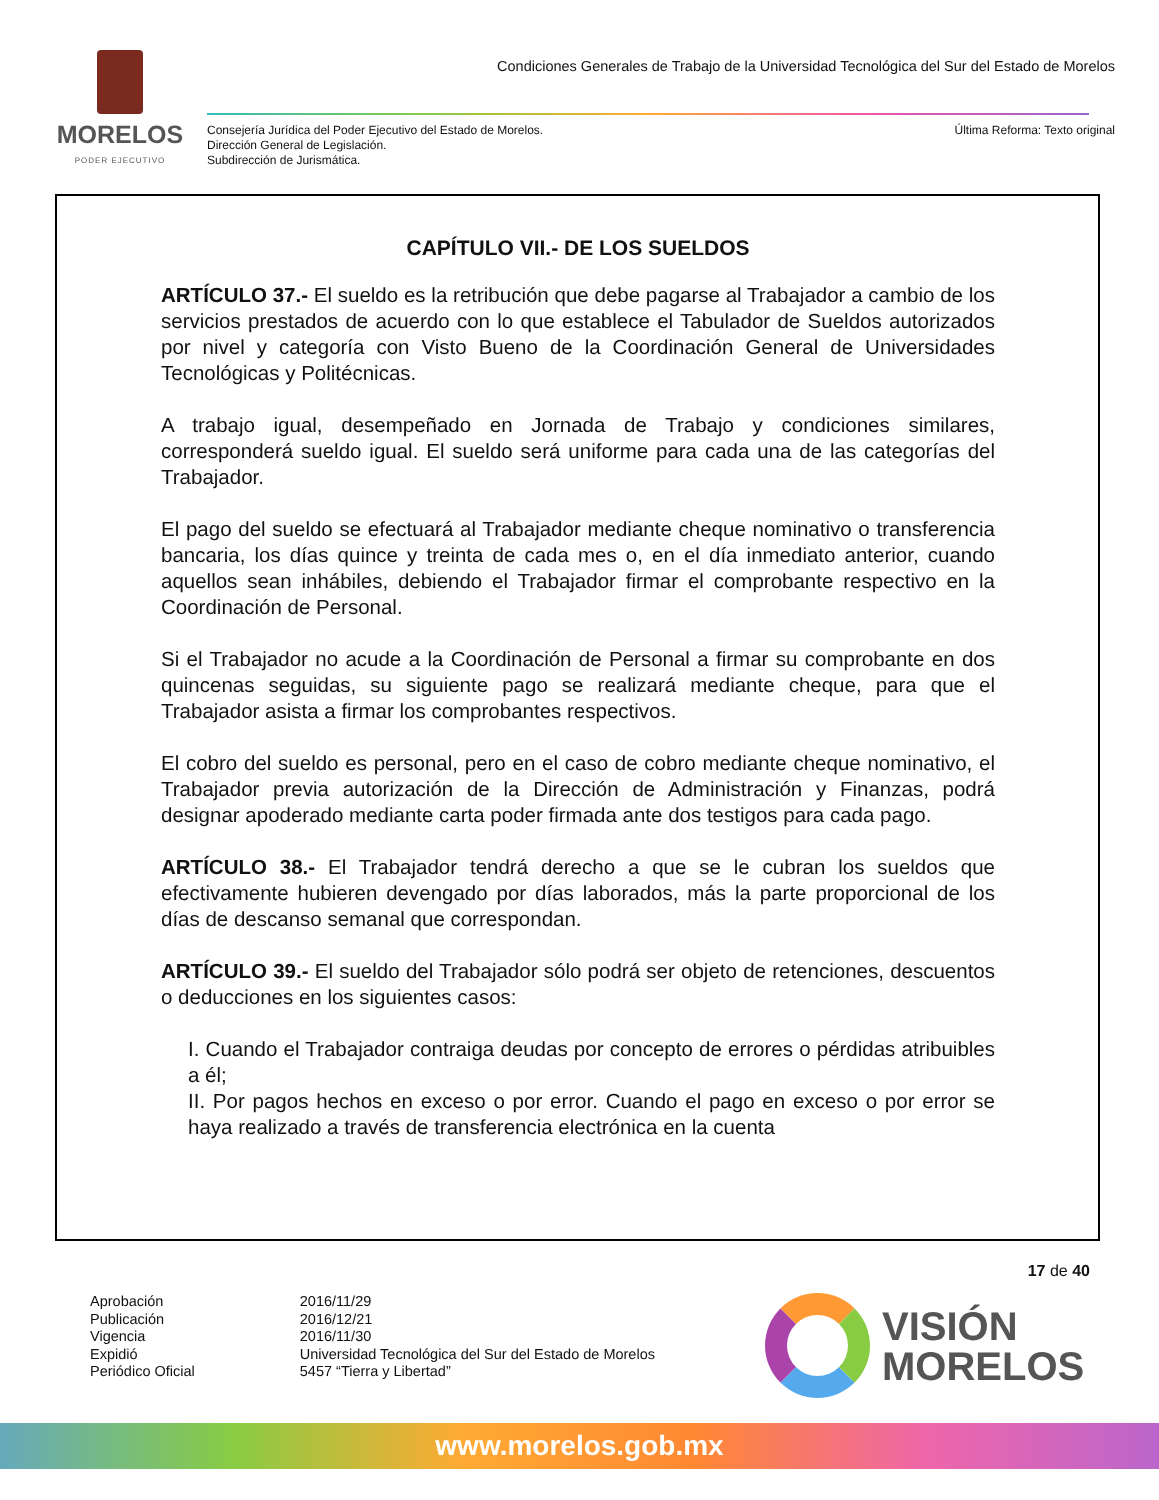MORELOS
PODER EJECUTIVO
Condiciones Generales de Trabajo de la Universidad Tecnológica del Sur del Estado de Morelos
Consejería Jurídica del Poder Ejecutivo del Estado de Morelos.
Dirección General de Legislación.
Subdirección de Jurismática.
Última Reforma: Texto original
CAPÍTULO VII.- DE LOS SUELDOS
ARTÍCULO 37.- El sueldo es la retribución que debe pagarse al Trabajador a cambio de los servicios prestados de acuerdo con lo que establece el Tabulador de Sueldos autorizados por nivel y categoría con Visto Bueno de la Coordinación General de Universidades Tecnológicas y Politécnicas.
A trabajo igual, desempeñado en Jornada de Trabajo y condiciones similares, corresponderá sueldo igual. El sueldo será uniforme para cada una de las categorías del Trabajador.
El pago del sueldo se efectuará al Trabajador mediante cheque nominativo o transferencia bancaria, los días quince y treinta de cada mes o, en el día inmediato anterior, cuando aquellos sean inhábiles, debiendo el Trabajador firmar el comprobante respectivo en la Coordinación de Personal.
Si el Trabajador no acude a la Coordinación de Personal a firmar su comprobante en dos quincenas seguidas, su siguiente pago se realizará mediante cheque, para que el Trabajador asista a firmar los comprobantes respectivos.
El cobro del sueldo es personal, pero en el caso de cobro mediante cheque nominativo, el Trabajador previa autorización de la Dirección de Administración y Finanzas, podrá designar apoderado mediante carta poder firmada ante dos testigos para cada pago.
ARTÍCULO 38.- El Trabajador tendrá derecho a que se le cubran los sueldos que efectivamente hubieren devengado por días laborados, más la parte proporcional de los días de descanso semanal que correspondan.
ARTÍCULO 39.- El sueldo del Trabajador sólo podrá ser objeto de retenciones, descuentos o deducciones en los siguientes casos:
I. Cuando el Trabajador contraiga deudas por concepto de errores o pérdidas atribuibles a él;
II. Por pagos hechos en exceso o por error. Cuando el pago en exceso o por error se haya realizado a través de transferencia electrónica en la cuenta
17 de 40
Aprobación
Publicación
Vigencia
Expidió
Periódico Oficial
2016/11/29
2016/12/21
2016/11/30
Universidad Tecnológica del Sur del Estado de Morelos
5457 “Tierra y Libertad”
VISIÓN
MORELOS
www.morelos.gob.mx